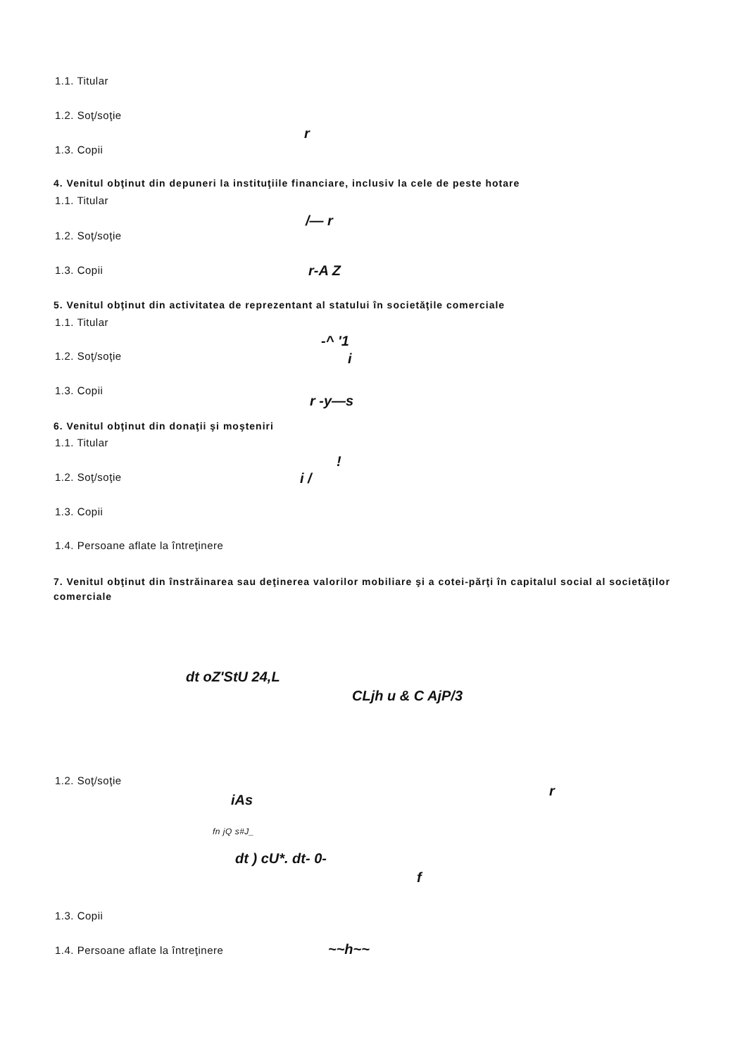1.1. Titular
1.2. Soţ/soţie
r
1.3. Copii
4. Venitul obţinut din depuneri la instituţiile financiare, inclusiv la cele de peste hotare
1.1. Titular
/— r
1.2. Soţ/soţie
1.3. Copii r-A Z
5. Venitul obţinut din activitatea de reprezentant al statului în societăţile comerciale
1.1. Titular
-^ '1
1.2. Soţ/soţie i
1.3. Copii
r -y—s
6. Venitul obţinut din donaţii şi moşteniri
1.1. Titular
!
1.2. Soţ/soţie i /
1.3. Copii
1.4. Persoane aflate la întreţinere
7. Venitul obţinut din înstrăinarea sau deţinerea valorilor mobiliare şi a cotei-părţi în capitalul social al societăţilor comerciale
dt oZ'StU 24,L
CLjh u & C AjP/3
1.2. Soţ/soţie
r
iAs
fn jQ s#J_
dt ) cU*. dt- 0-
f
1.3. Copii
1.4. Persoane aflate la întreţinere
~~h~~